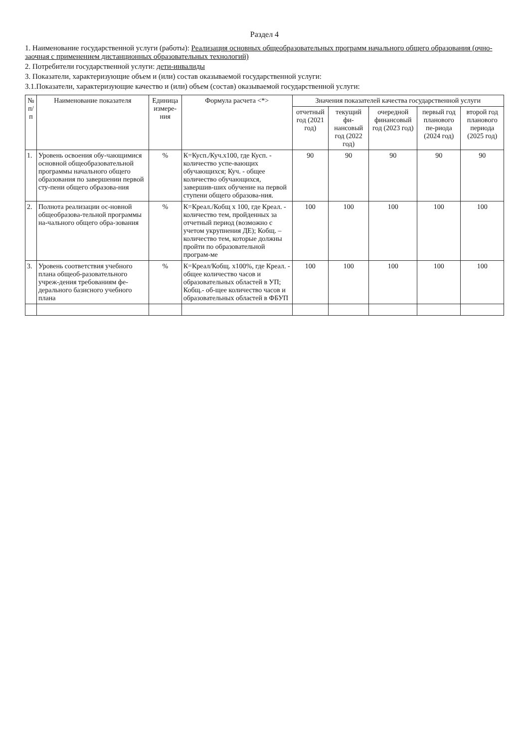Раздел 4
1. Наименование государственной услуги (работы): Реализация основных общеобразовательных программ начального общего образования (очно-заочная с применением дистанционных образовательных технологий)
2. Потребители государственной услуги: дети-инвалиды
3. Показатели, характеризующие объем и (или) состав оказываемой государственной услуги:
3.1.Показатели, характеризующие качество и (или) объем (состав) оказываемой государственной услуги:
| № п/ п | Наименование показателя | Единица измере-ния | Формула расчета <*> | Значения показателей качества государственной услуги | | | | |
| --- | --- | --- | --- | --- | --- | --- | --- | --- |
| | | | | отчетный год (2021 год) | текущий фи-нансовый год (2022 год) | очередной финансовый год (2023 год) | первый год планового пе-риода (2024 год) | второй год планового периода (2025 год) |
| 1. | Уровень освоения обу-чающимися основной общеобразовательной программы начального общего образования по завершении первой сту-пени общего образова-ния | % | К=Кусп./Куч.х100, где Кусп. - количество успе-вающих обучающихся; Куч. - общее количество обучающихся, завершив-ших обучение на первой ступени общего образова-ния. | 90 | 90 | 90 | 90 | 90 |
| 2. | Полнота реализации ос-новной общеобразова-тельной программы на-чального общего обра-зования | % | К=Креал./Кобщ х 100, где Креал. - количество тем, пройденных за отчетный период (возможно с учетом укрупнения ДЕ); Кобщ. – количество тем, которые должны пройти по образовательной програм-ме | 100 | 100 | 100 | 100 | 100 |
| 3. | Уровень соответствия учебного плана общеоб-разовательного учреж-дения требованиям фе-дерального базисного учебного плана | % | К=Креал/Кобщ. х100%, где Креал. - общее количество часов и образовательных областей в УП; Кобщ.- об-щее количество часов и образовательных областей в ФБУП | 100 | 100 | 100 | 100 | 100 |